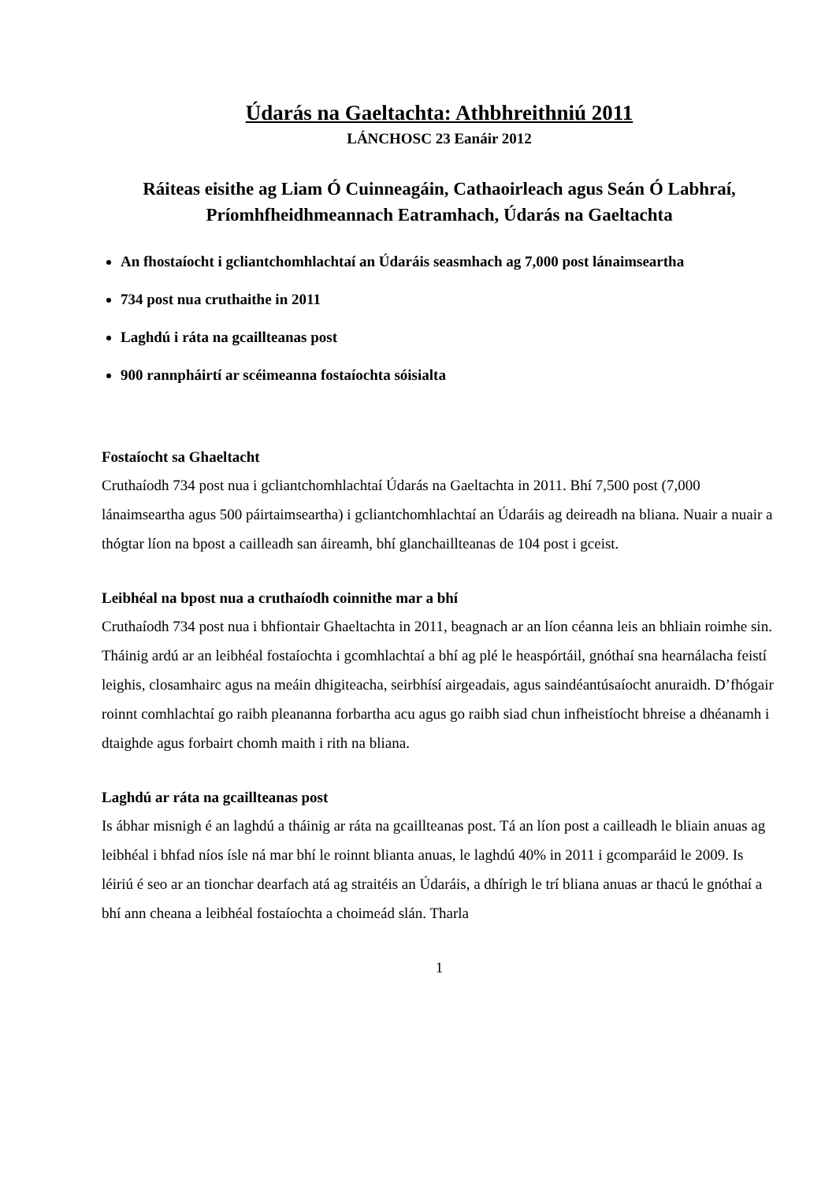Údarás na Gaeltachta: Athbhreithniú 2011
LÁNCHOSC 23 Eanáir 2012
Ráiteas eisithe ag Liam Ó Cuinneagáin, Cathaoirleach agus Seán Ó Labhraí, Príomhfheidhmeannach Eatramhach, Údarás na Gaeltachta
An fhostaíocht i gcliantchomhlachtaí an Údaráis seasmhach ag 7,000 post lánaimseartha
734 post nua cruthaithe in 2011
Laghdú i ráta na gcaillteanas post
900 rannpháirtí ar scéimeanna fostaíochta sóisialta
Fostaíocht sa Ghaeltacht
Cruthaíodh 734 post nua i gcliantchomhlachtaí Údarás na Gaeltachta in 2011. Bhí 7,500 post (7,000 lánaimseartha agus 500 páirtaimseartha) i gcliantchomhlachtaí an Údaráis ag deireadh na bliana. Nuair a nuair a thógtar líon na bpost a cailleadh san áireamh, bhí glanchaillteanas de 104 post i gceist.
Leibhéal na bpost nua a cruthaíodh coinnithe mar a bhí
Cruthaíodh 734 post nua i bhfiontair Ghaeltachta in 2011, beagnach ar an líon céanna leis an bhliain roimhe sin. Tháinig ardú ar an leibhéal fostaíochta i gcomhlachtaí a bhí ag plé le heaspórtáil, gnóthaí sna hearnálacha feistí leighis, closamhairc agus na meáin dhigiteacha, seirbhísí airgeadais, agus saindéantúsaíocht anuraidh. D’fhógair roinnt comhlachtaí go raibh pleananna forbartha acu agus go raibh siad chun infheistíocht bhreise a dhéanamh i dtaighde agus forbairt chomh maith i rith na bliana.
Laghdú ar ráta na gcaillteanas post
Is ábhar misnigh é an laghdú a tháinig ar ráta na gcaillteanas post. Tá an líon post a cailleadh le bliain anuas ag leibhéal i bhfad níos ísle ná mar bhí le roinnt blianta anuas, le laghdú 40% in 2011 i gcomparáid le 2009. Is léiriú é seo ar an tionchar dearfach atá ag straitéis an Údaráis, a dhírigh le trí bliana anuas ar thacú le gnóthaí a bhí ann cheana a leibhéal fostaíochta a choimeád slán. Tharla
1